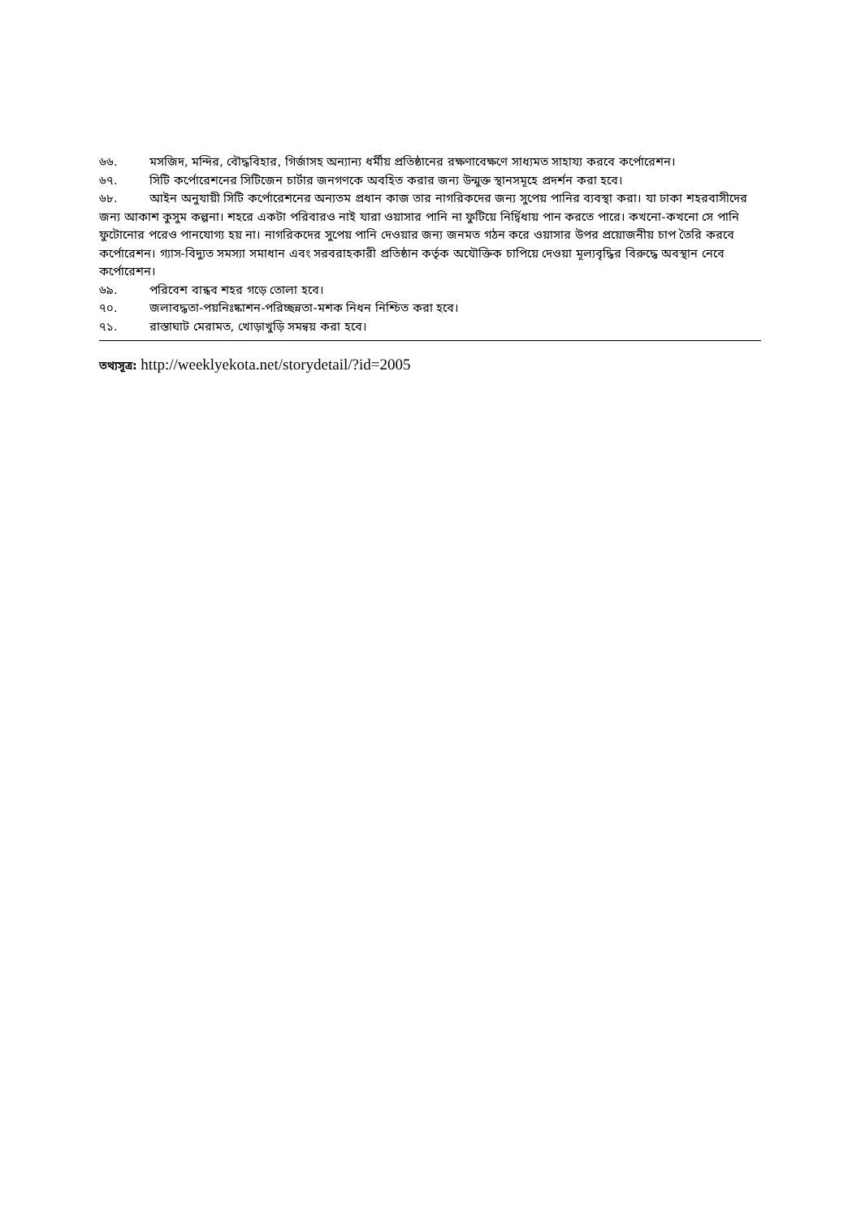৬৬. মসজিদ, মন্দির, বৌদ্ধবিহার, গির্জাসহ অন্যান্য ধর্মীয় প্রতিষ্ঠানের রক্ষণাবেক্ষণে সাধ্যমত সাহায্য করবে কর্পোরেশন।
৬৭. সিটি কর্পোরেশনের সিটিজেন চার্টার জনগণকে অবহিত করার জন্য উন্মুক্ত স্থানসমূহে প্রদর্শন করা হবে।
৬৮. আইন অনুযায়ী সিটি কর্পোরেশনের অন্যতম প্রধান কাজ তার নাগরিকদের জন্য সুপেয় পানির ব্যবস্থা করা। যা ঢাকা শহরবাসীদের জন্য আকাশ কুসুম কল্পনা। শহরে একটা পরিবারও নাই যারা ওয়াসার পানি না ফুটিয়ে নির্দ্বিধায় পান করতে পারে। কখনো-কখনো সে পানি ফুটোনোর পরেও পানযোগ্য হয় না। নাগরিকদের সুপেয় পানি দেওয়ার জন্য জনমত গঠন করে ওয়াসার উপর প্রয়োজনীয় চাপ তৈরি করবে কর্পোরেশন। গ্যাস-বিদ্যুত সমস্যা সমাধান এবং সরবরাহকারী প্রতিষ্ঠান কর্তৃক অযৌক্তিক চাপিয়ে দেওয়া মূল্যবৃদ্ধির বিরুদ্ধে অবস্থান নেবে কর্পোরেশন।
৬৯. পরিবেশ বান্ধব শহর গড়ে তোলা হবে।
৭০. জলাবদ্ধতা-পয়নিঃষ্কাশন-পরিচ্ছন্নতা-মশক নিধন নিশ্চিত করা হবে।
৭১. রাস্তাঘাট মেরামত, খোড়াখুড়ি সমন্বয় করা হবে।
তথ্যসূত্র: http://weeklyekota.net/storydetail/?id=2005